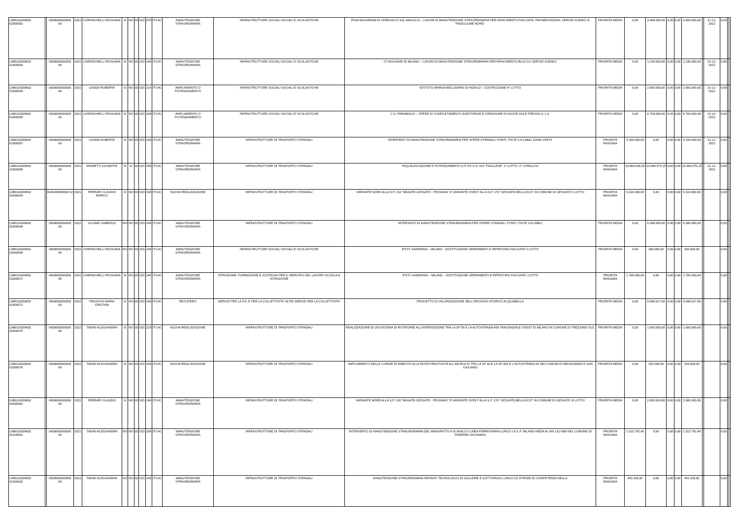| L089118209602 01900052 | | 0000000000000 00 | 2022 | GHIRINGHELLI ROSSANA | SI | NO | 03 | 015 | 070 | ITC4C | MANUTENZIONE STRAORDINARIA | INFRASTRUTTURE SOCIALI SOCIALI E SCOLASTICHE | IPSIA MAJORANA DI CERNUSCO SUL NAVIGLIO – LAVORI DI MANUTENZIONE STRAORDINARIA PER RIFACIMENTO FACCIATE, PAVIMENTAZIONI, SERVIZI IGIENICI E PADIGLIONE NORD- | PRIORITA MEDIA | 0,00 | 3.460.000,00 | 0,00 | 0,00 | 3.460.000,00 | | 31-12-2022 | 0,00 | | |
| L089118209602 01900053 | | 0000000000000 00 | 2022 | GHIRINGHELLI ROSSANA | SI | NO | 03 | 015 | 146 | ITC4C | MANUTENZIONE STRAORDINARIA | INFRASTRUTTURE SOCIALI SOCIALI E SCOLASTICHE | ITI MOLINARI DI MILANO – LAVORI DI MANUTENZIONE STRAORDINARIA PER RIFACIMENTO BLOCCO SERVIZI IGIENICI | PRIORITA MEDIA | 0,00 | 1.230.000,00 | 0,00 | 0,00 | 1.230.000,00 | | 31-12-2022 | 0,00 | | |
| L089118209602 01900054 | | 0000000000000 00 | 2022 | GADDA ROBERTA | SI | NO | 03 | 015 | 114 | ITC4C | AMPLIAMENTO O POTENZIAMENTO | INFRASTRUTTURE SOCIALI SOCIALI E SCOLASTICHE | ISTITUTO MARISA BELLISARIO DI INZAGO – COSTRUZIONE 4° LOTTO | PRIORITA MEDIA | 0,00 | 2.900.000,00 | 0,00 | 0,00 | 2.900.000,00 | | 31-12-2022 | 0,00 | | |
| L089118209602 01900055 | | 0000000000000 00 | 2022 | GHIRINGHELLI ROSSANA | SI | NO | 03 | 015 | 168 | ITC4C | AMPLIAMENTO O POTENZIAMENTO | INFRASTRUTTURE SOCIALI SOCIALI E SCOLASTICHE | C.S. PARABIAGO – OPERE DI COMPLETAMENTO AUDITORIUM E CREAZIONE DI NUOVE AULE PRESSO IL L.S. | PRIORITA MEDIA | 0,00 | 6.703.000,00 | 0,00 | 0,00 | 6.703.000,00 | | 31-12-2022 | 0,00 | | |
| L089118209602 01900057 | | 0000000000000 00 | 2021 | GADDA ROBERTA | SI | NO | 03 | 015 | 146 | ITC4C | MANUTENZIONE STRAORDINARIA | INFRASTRUTTURE DI TRASPORTO STRADALI | INTERVENTI DI MANUTENZIONE STRAORDINARIA PER OPERE STRADALI, PONTI, PISTE CICLABILI ZONA OVEST | PRIORITA MASSIMA | 3.190.000,00 | 0,00 | 0,00 | 0,00 | 3.190.000,00 | | 31-12-2022 | 0,00 | | |
| L089118209602 01900060 | | 0000000000000 00 | 2021 | MISMETTI GIUSEPPE | SI | SI | 03 | 015 | 169 | ITC4C | MANUTENZIONE STRAORDINARIA | INFRASTRUTTURE DI TRASPORTO STRADALI | RIQUALIFICAZIONE E POTENZIAMENTO S.P. EX S.S. 415 "PAULLESE" 2° LOTTO -2° STRALCIO | PRIORITA MASSIMA | 10.800.000,00 | 12.699.575,15 | 0,00 | 0,00 | 23.499.575,15 | | 31-12-2021 | 0,00 | | |
| L089118209602 02000043 | | I91B160006500 02 | 2021 | FERRARI CLAUDIO ENRICO | SI | NO | 03 | 015 | 106 | ITC4C | NUOVA REALIZZAZIONE | INFRASTRUTTURE DI TRASPORTO STRADALI | VARIANTE NORD ALLA S.P. 216 "MASATE-GESSATE - PESSANO" E VARIANTE OVEST ALLA S.P. 176 "GESSATE-BELLUSCO" IN COMUNE DI GESSATE II LOTTO | PRIORITA MASSIMA | 5.310.000,00 | 0,00 | 0,00 | 0,00 | 5.310.000,00 | | | 0,00 | | |
| L089118209602 02000048 | | 0000000000000 00 | 2022 | OLIVARI GABRIELE | NO | NO | 03 | 015 | 146 | ITC4C | MANUTENZIONE STRAORDINARIA | INFRASTRUTTURE DI TRASPORTO STRADALI | INTERVENTI DI MANUTENZIONE STRAORDINARIA PER OPERE STRADALI, PONTI, PISTE CICLABILI | PRIORITA MEDIA | 0,00 | 6.380.000,00 | 0,00 | 0,00 | 6.380.000,00 | | | 0,00 | | |
| L089118209602 02000059 | | 0000000000000 00 | 2022 | GHIRINGHELLI ROSSANA | NO | NO | 03 | 015 | 146 | ITC4C | MANUTENZIONE STRAORDINARIA | INFRASTRUTTURE SOCIALI SOCIALI E SCOLASTICHE | IPSTC KANDINSKI - MILANO - SOSTITUZIONE SERRAMENTI E RIPRISTINO FACCIATE II LOTTO | PRIORITA MEDIA | 0,00 | 300.000,00 | 0,00 | 0,00 | 300.000,00 | | | 0,00 | | |
| L089118209602 02000071 | | 0000000000000 00 | 2021 | GHIRINGHELLI ROSSANA | SI | NO | 03 | 015 | 146 | ITC4C | MANUTENZIONE STRAORDINARIA | ISTRUZIONE, FORMAZIONE E SOSTEGNI PER IL MERCATO DEL LAVORO SCUOLA E ISTRUZIONE | IPSTC KANDINSKI - MILANO - SOSTITUZIONE SERRAMENTI E RIPRISTINO FACCIATE I LOTTO | PRIORITA MASSIMA | 1.700.000,00 | 0,00 | 0,00 | 0,00 | 1.700.000,00 | | | 0,00 | | |
| L089118209602 02000072 | | 0000000000000 00 | 2022 | PINOSCHI MARIA CRISTINA | SI | NO | 03 | 015 | 146 | ITC4C | RECUPERO | SERVIZI PER LA P.A. E PER LA COLLETTIVITA' ALTRI SERVIZI PER LA COLLETTIVITA' | PROGETTO DI VALORIZZAZIONE DELL'ARCHIVIO STORICO ACQUABELLA | PRIORITA MEDIA | 0,00 | 5.048.017,00 | 0,00 | 0,00 | 5.048.017,00 | | | 0,00 | | |
| L089118209602 02000075 | | 0000000000000 00 | 2022 | TADINI ALESSANDRA | SI | NO | 03 | 015 | 220 | ITC4C | NUOVA REALIZZAZIONE | INFRASTRUTTURE DI TRASPORTO STRADALI | REALIZZAZIONE DI UN SISTEMA DI ROTATORIE ALL'INTERSEZIONE TRA LA SP 59 E LA AUTOSTRADA A50 TANGENZIALE OVEST DI MILANO IN COMUNE DI TREZZANO SUL | PRIORITA MEDIA | 0,00 | 1.000.000,00 | 0,00 | 0,00 | 1.000.000,00 | | | 0,00 | | |
| L089118209602 02000076 | | 0000000000000 00 | 2022 | TADINI ALESSANDRA | SI | NO | 03 | 015 | 195 | ITC4C | NUOVA REALIZZAZIONE | INFRASTRUTTURE DI TRASPORTO STRADALI | AMPLIAMENTO DELLE CORSIE DI INNESTO ALLA ROTATORIA POSTA ALL'INCROCIO TRA LA SP 40 E LA SP 302 E L'AUTOSTRADA A1 NEI COMUNI DI MELEGNANO E SAN GIULIANO | PRIORITA MEDIA | 0,00 | 250.000,00 | 0,00 | 0,00 | 250.000,00 | | | 0,00 | | |
| L089118209602 02000082 | | 0000000000000 00 | 2022 | FERRARI CLAUDIO | SI | NO | 03 | 015 | 146 | ITC4C | MANUTENZIONE STRAORDINARIA | INFRASTRUTTURE DI TRASPORTO STRADALI | VARIANTE NORD ALLA S.P. 216 "MASATE-GESSATE - PESSANO" E VARIANTE OVEST ALLA S.P. 176 "GESSATE-BELLUSCO" IN COMUNE DI GESSATE III LOTTO | PRIORITA MEDIA | 0,00 | 2.000.000,00 | 0,00 | 0,00 | 2.000.000,00 | | | 0,00 | | |
| L089118209602 02100001 | | 0000000000000 00 | 2021 | TADINI ALESSANDRA | NO | NO | 03 | 015 | 166 | ITC4C | MANUTENZIONE STRAORDINARIA | INFRASTRUTTURE DI TRASPORTO STRADALI | INTERVENTO DI MANUTENZIONE STRAORDINARIA DEL MANUFATTO A SCAVALCO LINEA FERROVIARIA LUNGO LA S.P. MILANO-MEDA AL KM 131+580 NEL COMUNE DI PADERNO DUGNANO | PRIORITA MASSIMA | 2.315.792,40 | 0,00 | 0,00 | 0,00 | 2.315.792,40 | | | 0,00 | | |
| L089118209602 02100002 | | 0000000000000 00 | 2021 | TADINI ALESSANDRA | NO | NO | 03 | 015 | 146 | ITC4C | MANUTENZIONE STRAORDINARIA | INFRASTRUTTURE DI TRASPORTO STRADALI | MANUTENZIONE STRAORDINARIA IMPIANTI TECNOLOGICI DI GALLERIE E SOTTOPASSI LUNGO LE STRADE DI COMPETENZA DELLA | PRIORITA MASSIMA | 442.105,82 | 0,00 | 0,00 | 0,00 | 442.105,82 | | | 0,00 | | |